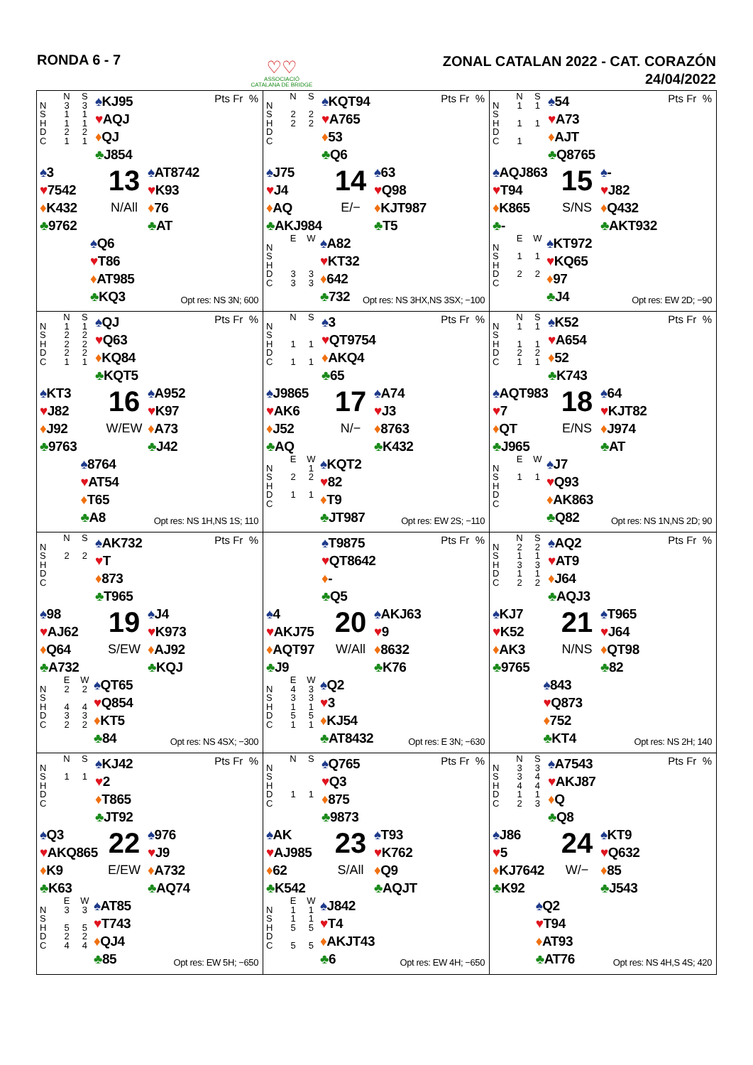RONDA 6 - 7
♡♡
ASSOCIACIÓ CATALANA DE BRIDGE
ZONAL CATALAN 2022 - CAT. CORAZÓN
24/04/2022
| | N | S |
| --- | --- | --- |
| N | 3 | 3 |
| S | 1 | 1 |
| H | 1 | 1 |
| D | 2 | 2 |
| C | 1 | 1 |
♠KJ95
♥AQJ
♦QJ
♣J854
Pts Fr %
♠3
♥7542
♦K432
♣9762
13
N/All
♠AT8742
♥K93
♦76
♣AT
♠Q6
♥T86
♦AT985
♣KQ3
Opt res: NS 3N; 600
| | N | S |
| --- | --- | --- |
| N | | |
| S | 2 | 2 |
| H | 2 | 2 |
| D | | |
| C | | |
♠KQT94
♥A765
♦53
♣Q6
Pts Fr %
♠J75
♥J4
♦AQ
♣AKJ984
14
E/−
♠63
♥Q98
♦KJT987
♣T5
| | E | W |
| --- | --- | --- |
| N | | |
| S | | |
| H | | |
| D | 3 | 3 |
| C | 3 | 3 |
♠A82
♥KT32
♦642
♣732
Opt res: NS 3HX,NS 3SX; −100
| | N | S |
| --- | --- | --- |
| N | 1 | 1 |
| S | | |
| H | 1 | 1 |
| D | | |
| C | 1 | |
♠54
♥A73
♦AJT
♣Q8765
Pts Fr %
♠AQJ863
♥T94
♦K865
♣-
15
S/NS
♠-
♥J82
♦Q432
♣AKT932
| | E | W |
| --- | --- | --- |
| N | | |
| S | 1 | 1 |
| H | | |
| D | 2 | 2 |
| C | | |
♠KT972
♥KQ65
♦97
♣J4
Opt res: EW 2D; −90
| | N | S |
| --- | --- | --- |
| N | 1 | 1 |
| S | 2 | 2 |
| H | 2 | 2 |
| D | 2 | 2 |
| C | 1 | 1 |
♠QJ
♥Q63
♦KQ84
♣KQT5
Pts Fr %
♠KT3
♥J82
♦J92
♣9763
16
W/EW
♠A952
♥K97
♦A73
♣J42
♠8764
♥AT54
♦T65
♣A8
Opt res: NS 1H,NS 1S; 110
| | N | S |
| --- | --- | --- |
| N | | |
| S | | |
| H | 1 | 1 |
| D | | |
| C | 1 | 1 |
♠3
♥QT9754
♦AKQ4
♣65
Pts Fr %
♠J9865
♥AK6
♦J52
♣AQ
17
N/−
♠A74
♥J3
♦8763
♣K432
| | E | W |
| --- | --- | --- |
| N | | 1 |
| S | 2 | 2 |
| H | | |
| D | 1 | 1 |
| C | | |
♠KQT2
♥82
♦T9
♣JT987
Opt res: EW 2S; −110
| | N | S |
| --- | --- | --- |
| N | 1 | 1 |
| S | | |
| H | 1 | 1 |
| D | 2 | 2 |
| C | 1 | 1 |
♠K52
♥A654
♦52
♣K743
Pts Fr %
♠AQT983
♥7
♦QT
♣J965
18
E/NS
♠64
♥KJT82
♦J974
♣AT
| | E | W |
| --- | --- | --- |
| N | | |
| S | 1 | 1 |
| H | | |
| D | | |
| C | | |
♠J7
♥Q93
♦AK863
♣Q82
Opt res: NS 1N,NS 2D; 90
| | N | S |
| --- | --- | --- |
| N | | |
| S | 2 | 2 |
| H | | |
| D | | |
| C | | |
♠AK732
♥T
♦873
♣T965
Pts Fr %
♠98
♥AJ62
♦Q64
♣A732
19
S/EW
♠J4
♥K973
♦AJ92
♣KQJ
| | E | W |
| --- | --- | --- |
| N | 2 | 2 |
| S | | |
| H | 4 | 4 |
| D | 3 | 3 |
| C | 2 | 2 |
♠QT65
♥Q854
♦KT5
♣84
Opt res: NS 4SX; −300
♠T9875
♥QT8642
♦-
♣Q5
Pts Fr %
♠4
♥AKJ75
♦AQT97
♣J9
20
W/All
♠AKJ63
♥9
♦8632
♣K76
| | E | W |
| --- | --- | --- |
| N | 4 | 3 |
| S | 3 | 3 |
| H | 1 | 1 |
| D | 5 | 5 |
| C | 1 | 1 |
♠Q2
♥3
♦KJ54
♣AT8432
Opt res: E 3N; −630
| | N | S |
| --- | --- | --- |
| N | 2 | 2 |
| S | 1 | 1 |
| H | 3 | 3 |
| D | 1 | 1 |
| C | 2 | 2 |
♠AQ2
♥AT9
♦J64
♣AQJ3
Pts Fr %
♠KJ7
♥K52
♦AK3
♣9765
21
N/NS
♠T965
♥J64
♦QT98
♣82
♠843
♥Q873
♦752
♣KT4
Opt res: NS 2H; 140
| | N | S |
| --- | --- | --- |
| N | | |
| S | 1 | 1 |
| H | | |
| D | | |
| C | | |
♠KJ42
♥2
♦T865
♣JT92
Pts Fr %
♠Q3
♥AKQ865
♦K9
♣K63
22
E/EW
♠976
♥J9
♦A732
♣AQ74
| | E | W |
| --- | --- | --- |
| N | 3 | 3 |
| S | | |
| H | 5 | 5 |
| D | 2 | 2 |
| C | 4 | 4 |
♠AT85
♥T743
♦QJ4
♣85
Opt res: EW 5H; −650
| | N | S |
| --- | --- | --- |
| N | | |
| S | | |
| H | | |
| D | 1 | 1 |
| C | | |
♠Q765
♥Q3
♦875
♣9873
Pts Fr %
♠AK
♥AJ985
♦62
♣K542
23
S/All
♠T93
♥K762
♦Q9
♣AQJT
| | E | W |
| --- | --- | --- |
| N | 1 | 1 |
| S | 1 | 1 |
| H | 5 | 5 |
| D | | |
| C | 5 | 5 |
♠J842
♥T4
♦AKJT43
♣6
Opt res: EW 4H; −650
| | N | S |
| --- | --- | --- |
| N | 3 | 3 |
| S | 3 | 4 |
| H | 4 | 4 |
| D | 1 | 1 |
| C | 2 | 3 |
♠A7543
♥AKJ87
♦Q
♣Q8
Pts Fr %
♠J86
♥5
♦KJ7642
♣K92
24
W/−
♠KT9
♥Q632
♦85
♣J543
♠Q2
♥T94
♦AT93
♣AT76
Opt res: NS 4H,S 4S; 420